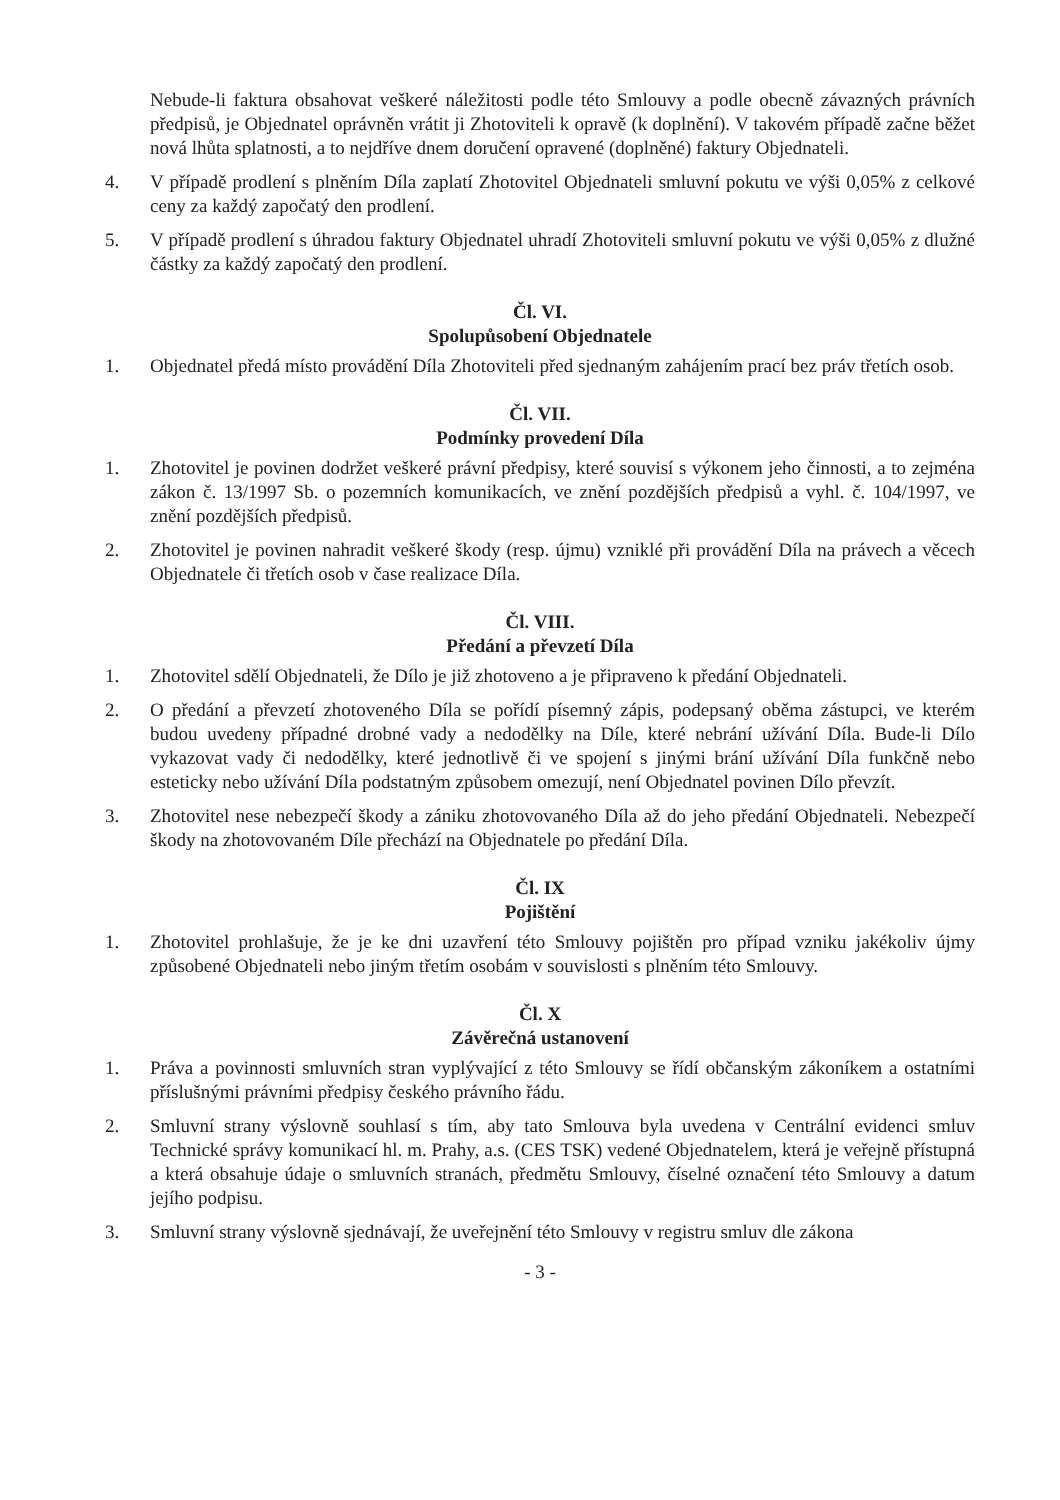Nebude-li faktura obsahovat veškeré náležitosti podle této Smlouvy a podle obecně závazných právních předpisů, je Objednatel oprávněn vrátit ji Zhotoviteli k opravě (k doplnění). V takovém případě začne běžet nová lhůta splatnosti, a to nejdříve dnem doručení opravené (doplněné) faktury Objednateli.
4. V případě prodlení s plněním Díla zaplatí Zhotovitel Objednateli smluvní pokutu ve výši 0,05% z celkové ceny za každý započatý den prodlení.
5. V případě prodlení s úhradou faktury Objednatel uhradí Zhotoviteli smluvní pokutu ve výši 0,05% z dlužné částky za každý započatý den prodlení.
Čl. VI.
Spolupůsobení Objednatele
1. Objednatel předá místo provádění Díla Zhotoviteli před sjednaným zahájením prací bez práv třetích osob.
Čl. VII.
Podmínky provedení Díla
1. Zhotovitel je povinen dodržet veškeré právní předpisy, které souvisí s výkonem jeho činnosti, a to zejména zákon č. 13/1997 Sb. o pozemních komunikacích, ve znění pozdějších předpisů a vyhl. č. 104/1997, ve znění pozdějších předpisů.
2. Zhotovitel je povinen nahradit veškeré škody (resp. újmu) vzniklé při provádění Díla na právech a věcech Objednatele či třetích osob v čase realizace Díla.
Čl. VIII.
Předání a převzetí Díla
1. Zhotovitel sdělí Objednateli, že Dílo je již zhotoveno a je připraveno k předání Objednateli.
2. O předání a převzetí zhotoveného Díla se pořídí písemný zápis, podepsaný oběma zástupci, ve kterém budou uvedeny případné drobné vady a nedodělky na Díle, které nebrání užívání Díla. Bude-li Dílo vykazovat vady či nedodělky, které jednotlivě či ve spojení s jinými brání užívání Díla funkčně nebo esteticky nebo užívání Díla podstatným způsobem omezují, není Objednatel povinen Dílo převzít.
3. Zhotovitel nese nebezpečí škody a zániku zhotovovaného Díla až do jeho předání Objednateli. Nebezpečí škody na zhotovovaném Díle přechází na Objednatele po předání Díla.
Čl. IX
Pojištění
1. Zhotovitel prohlašuje, že je ke dni uzavření této Smlouvy pojištěn pro případ vzniku jakékoliv újmy způsobené Objednateli nebo jiným třetím osobám v souvislosti s plněním této Smlouvy.
Čl. X
Závěrečná ustanovení
1. Práva a povinnosti smluvních stran vyplývající z této Smlouvy se řídí občanským zákoníkem a ostatními příslušnými právními předpisy českého právního řádu.
2. Smluvní strany výslovně souhlasí s tím, aby tato Smlouva byla uvedena v Centrální evidenci smluv Technické správy komunikací hl. m. Prahy, a.s. (CES TSK) vedené Objednatelem, která je veřejně přístupná a která obsahuje údaje o smluvních stranách, předmětu Smlouvy, číselné označení této Smlouvy a datum jejího podpisu.
3. Smluvní strany výslovně sjednávají, že uveřejnění této Smlouvy v registru smluv dle zákona
- 3 -